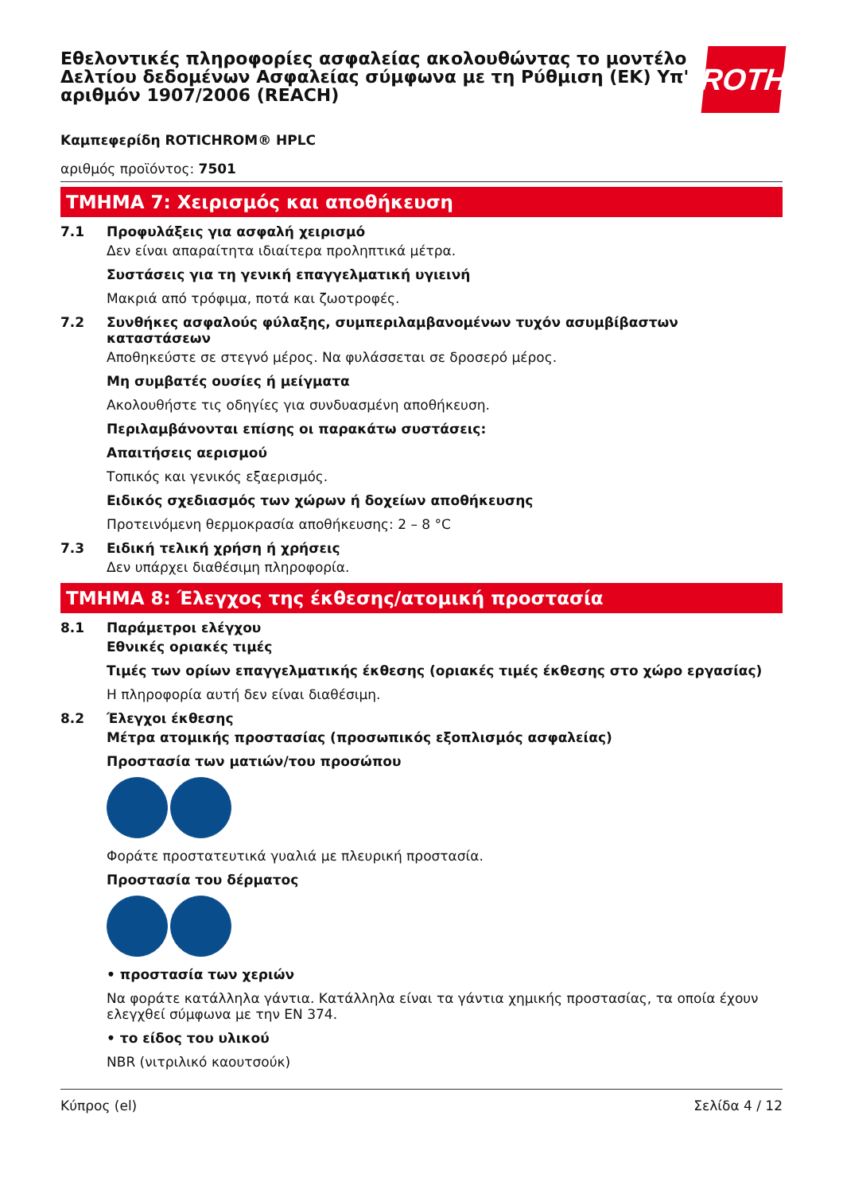Εθελοντικές πληροφορίες ασφαλείας ακολουθώντας το μοντέλο Δελτίου δεδομένων Ασφαλείας σύμφωνα με τη Ρύθμιση (ΕΚ) Υπ' αριθμόν 1907/2006 (REACH)
ROTH
Καμπεφερίδη ROTICHROM® HPLC
αριθμός προϊόντος: 7501
ΤΜΗΜΑ 7: Χειρισμός και αποθήκευση
7.1 Προφυλάξεις για ασφαλή χειρισμό
Δεν είναι απαραίτητα ιδιαίτερα προληπτικά μέτρα.
Συστάσεις για τη γενική επαγγελματική υγιεινή
Μακριά από τρόφιμα, ποτά και ζωοτροφές.
7.2 Συνθήκες ασφαλούς φύλαξης, συμπεριλαμβανομένων τυχόν ασυμβίβαστων καταστάσεων
Αποθηκεύστε σε στεγνό μέρος. Να φυλάσσεται σε δροσερό μέρος.
Μη συμβατές ουσίες ή μείγματα
Ακολουθήστε τις οδηγίες για συνδυασμένη αποθήκευση.
Περιλαμβάνονται επίσης οι παρακάτω συστάσεις:
Απαιτήσεις αερισμού
Τοπικός και γενικός εξαερισμός.
Ειδικός σχεδιασμός των χώρων ή δοχείων αποθήκευσης
Προτεινόμενη θερμοκρασία αποθήκευσης: 2 – 8 °C
7.3 Ειδική τελική χρήση ή χρήσεις
Δεν υπάρχει διαθέσιμη πληροφορία.
ΤΜΗΜΑ 8: Έλεγχος της έκθεσης/ατομική προστασία
8.1 Παράμετροι ελέγχου
Εθνικές οριακές τιμές
Τιμές των ορίων επαγγελματικής έκθεσης (οριακές τιμές έκθεσης στο χώρο εργασίας)
Η πληροφορία αυτή δεν είναι διαθέσιμη.
8.2 Έλεγχοι έκθεσης
Μέτρα ατομικής προστασίας (προσωπικός εξοπλισμός ασφαλείας)
Προστασία των ματιών/του προσώπου
Φοράτε προστατευτικά γυαλιά με πλευρική προστασία.
Προστασία του δέρματος
• προστασία των χεριών
Να φοράτε κατάλληλα γάντια. Κατάλληλα είναι τα γάντια χημικής προστασίας, τα οποία έχουν ελεγχθεί σύμφωνα με την EN 374.
• το είδος του υλικού
NBR (νιτριλικό καουτσούκ)
Κύπρος (el) Σελίδα 4 / 12